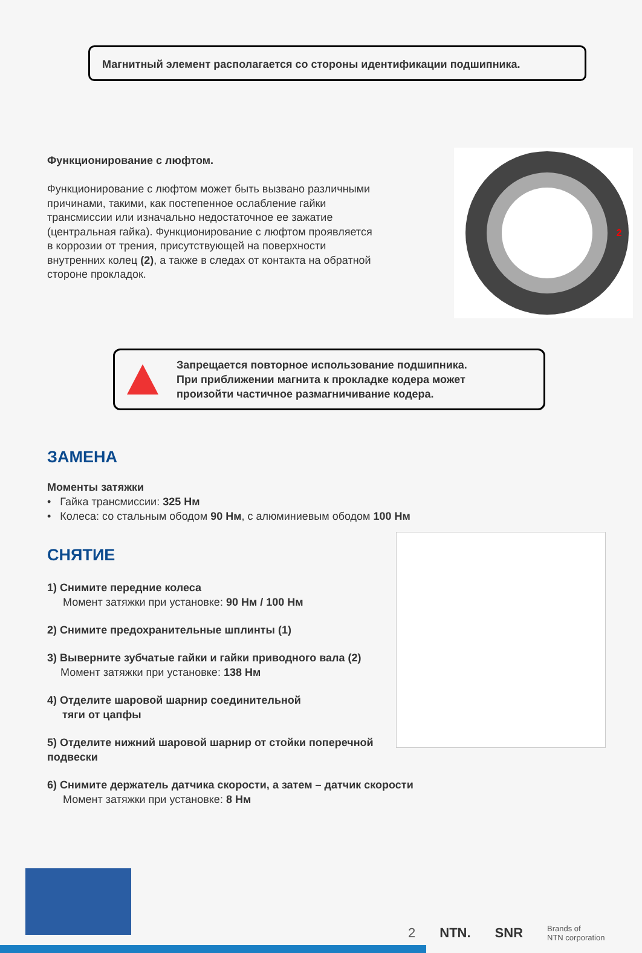Магнитный элемент располагается со стороны идентификации подшипника.
Функционирование с люфтом.
Функционирование с люфтом может быть вызвано различными причинами, такими, как постепенное ослабление гайки трансмиссии или изначально недостаточное ее зажатие (центральная гайка). Функционирование с люфтом проявляется в коррозии от трения, присутствующей на поверхности внутренних колец (2), а также в следах от контакта на обратной стороне прокладок.
2
Запрещается повторное использование подшипника.
При приближении магнита к прокладке кодера может
произойти частичное размагничивание кодера.
ЗАМЕНА
Моменты затяжки
• Гайка трансмиссии: 325 Нм
• Колеса: со стальным ободом 90 Нм, с алюминиевым ободом 100 Нм
СНЯТИЕ
1) Снимите передние колеса
Момент затяжки при установке: 90 Нм / 100 Нм
2) Снимите предохранительные шплинты (1)
3) Выверните зубчатые гайки и гайки приводного вала (2)
Момент затяжки при установке: 138 Нм
4) Отделите шаровой шарнир соединительной
тяги от цапфы
5) Отделите нижний шаровой шарнир от стойки поперечной подвески
6) Снимите держатель датчика скорости, а затем – датчик скорости
Момент затяжки при установке: 8 Нм
2 NTN. SNR Brands of
NTN corporation